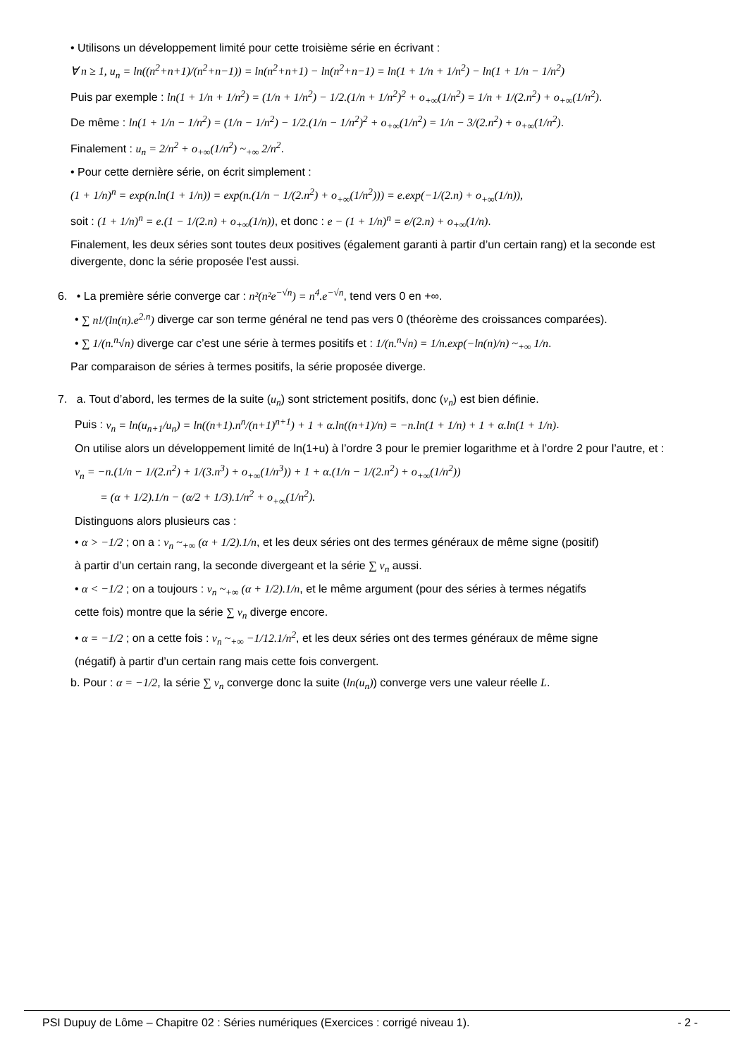• Utilisons un développement limité pour cette troisième série en écrivant :
∀ n ≥ 1, u<sub>n</sub> = ln((n<sup>2</sup>+n+1)/(n<sup>2</sup>+n−1)) = ln(n<sup>2</sup>+n+1) − ln(n<sup>2</sup>+n−1) = ln(1 + 1/n + 1/n<sup>2</sup>) − ln(1 + 1/n − 1/n<sup>2</sup>)
Puis par exemple : ln(1 + 1/n + 1/n<sup>2</sup>) = (1/n + 1/n<sup>2</sup>) − 1/2.(1/n + 1/n<sup>2</sup>)<sup>2</sup> + o<sub>+∞</sub>(1/n<sup>2</sup>) = 1/n + 1/(2.n<sup>2</sup>) + o<sub>+∞</sub>(1/n<sup>2</sup>).
De même : ln(1 + 1/n − 1/n<sup>2</sup>) = (1/n − 1/n<sup>2</sup>) − 1/2.(1/n − 1/n<sup>2</sup>)<sup>2</sup> + o<sub>+∞</sub>(1/n<sup>2</sup>) = 1/n − 3/(2.n<sup>2</sup>) + o<sub>+∞</sub>(1/n<sup>2</sup>).
Finalement : u<sub>n</sub> = 2/n<sup>2</sup> + o<sub>+∞</sub>(1/n<sup>2</sup>) ~<sub>+∞</sub> 2/n<sup>2</sup>.
• Pour cette dernière série, on écrit simplement :
(1 + 1/n)<sup>n</sup> = exp(n.ln(1 + 1/n)) = exp(n.(1/n − 1/(2.n<sup>2</sup>) + o<sub>+∞</sub>(1/n<sup>2</sup>))) = e.exp(−1/(2.n) + o<sub>+∞</sub>(1/n)),
soit : (1 + 1/n)<sup>n</sup> = e.(1 − 1/(2.n) + o<sub>+∞</sub>(1/n)), et donc : e − (1 + 1/n)<sup>n</sup> = e/(2.n) + o<sub>+∞</sub>(1/n).
Finalement, les deux séries sont toutes deux positives (également garanti à partir d’un certain rang) et la seconde est divergente, donc la série proposée l’est aussi.
6. • La première série converge car : n²(n²e<sup>−√n</sup>) = n<sup>4</sup>.e<sup>−√n</sup>, tend vers 0 en +∞.
• ∑ n!/(ln(n).e<sup>2.n</sup>) diverge car son terme général ne tend pas vers 0 (théorème des croissances comparées).
• ∑ 1/(n.<sup>n</sup>√n) diverge car c’est une série à termes positifs et : 1/(n.<sup>n</sup>√n) = 1/n.exp(−ln(n)/n) ~<sub>+∞</sub> 1/n.
Par comparaison de séries à termes positifs, la série proposée diverge.
7. a. Tout d’abord, les termes de la suite (u<sub>n</sub>) sont strictement positifs, donc (v<sub>n</sub>) est bien définie.
Puis : v<sub>n</sub> = ln(u<sub>n+1</sub>/u<sub>n</sub>) = ln((n+1).n<sup>n</sup>/(n+1)<sup>n+1</sup>) + 1 + α.ln((n+1)/n) = −n.ln(1 + 1/n) + 1 + α.ln(1 + 1/n).
On utilise alors un développement limité de ln(1+u) à l’ordre 3 pour le premier logarithme et à l’ordre 2 pour l’autre, et :
v<sub>n</sub> = −n.(1/n − 1/(2.n<sup>2</sup>) + 1/(3.n<sup>3</sup>) + o<sub>+∞</sub>(1/n<sup>3</sup>)) + 1 + α.(1/n − 1/(2.n<sup>2</sup>) + o<sub>+∞</sub>(1/n<sup>2</sup>))
= (α + 1/2).1/n − (α/2 + 1/3).1/n<sup>2</sup> + o<sub>+∞</sub>(1/n<sup>2</sup>).
Distinguons alors plusieurs cas :
• α > −1/2 ; on a : v<sub>n</sub> ~<sub>+∞</sub> (α + 1/2).1/n, et les deux séries ont des termes généraux de même signe (positif)
à partir d’un certain rang, la seconde divergeant et la série ∑ v<sub>n</sub> aussi.
• α < −1/2 ; on a toujours : v<sub>n</sub> ~<sub>+∞</sub> (α + 1/2).1/n, et le même argument (pour des séries à termes négatifs
cette fois) montre que la série ∑ v<sub>n</sub> diverge encore.
• α = −1/2 ; on a cette fois : v<sub>n</sub> ~<sub>+∞</sub> −1/12.1/n<sup>2</sup>, et les deux séries ont des termes généraux de même signe
(négatif) à partir d’un certain rang mais cette fois convergent.
b. Pour : α = −1/2, la série ∑ v<sub>n</sub> converge donc la suite (ln(u<sub>n</sub>)) converge vers une valeur réelle L.
PSI Dupuy de Lôme – Chapitre 02 : Séries numériques (Exercices : corrigé niveau 1). - 2 -